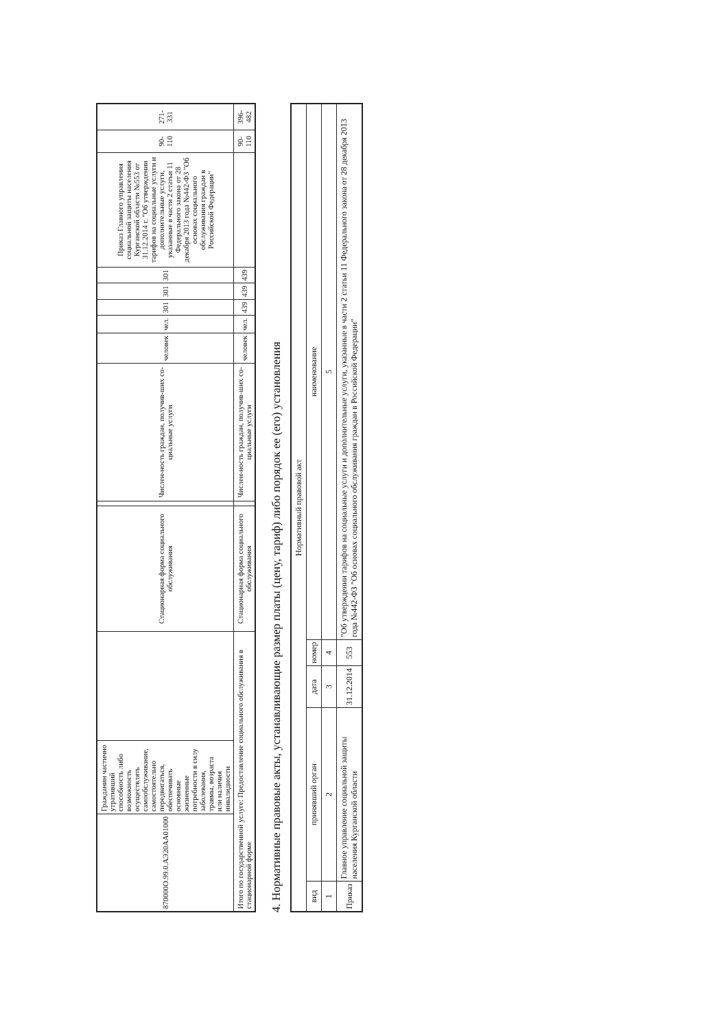| 870000О.99.0.АЭ20АА01000 | Гражданин частично утративший способность либо возможность осуществлять самообслуживание, самостоятельно передвигаться, обеспечивать основные жизненные потребности в силу заболевания, травмы, возраста или наличия инвалидности | | Стационарная форма социального обслуживания | | Числен-ность граждан, получив-ших со-циальные услуги | человек | чел. | 301 | 301 | 301 | Приказ Главного управления социальной защиты населения Курганской области №553 от 31.12.2014 г. "Об утверждении тарифов на социальные услуги и дополнительные услуги, указанные в части 2 статьи 11 Федерального закона от 28 декабря 2013 года №442-ФЗ "Об основах социального обслуживания граждан в Российской Федерации" | 90-110 | 271-331 |
| Итого по государственной услуге: Предоставление социального обслуживания в стационарной форме | | | Стационарная форма социального обслуживания | | Числен-ность граждан, получив-ших со-циальные услуги | человек | чел. | 439 | 439 | 439 | | 90-110 | 396-482 |
4. Нормативные правовые акты, устанавливающие размер платы (цену, тариф) либо порядок ее (его) установления
| Нормативный правовой акт | | | | |
| --- | --- | --- | --- | --- |
| вид | принявший орган | дата | номер | наименование |
| 1 | 2 | 3 | 4 | 5 |
| Приказ | Главное управление социальной защиты населения Курганской области | 31.12.2014 | 553 | "Об утверждении тарифов на социальные услуги и дополнительные услуги, указанные в части 2 статьи 11 Федерального закона от 28 декабря 2013 года №442-ФЗ "Об основах социального обслуживания граждан в Российской Федерации" |